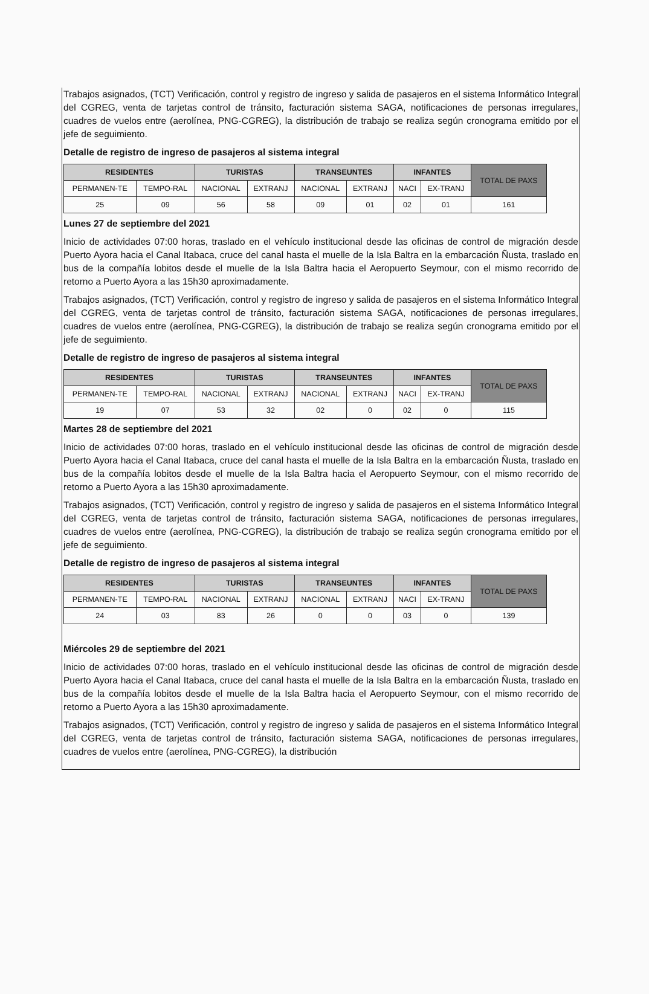Trabajos asignados, (TCT) Verificación, control y registro de ingreso y salida de pasajeros en el sistema Informático Integral del CGREG, venta de tarjetas control de tránsito, facturación sistema SAGA, notificaciones de personas irregulares, cuadres de vuelos entre (aerolínea, PNG-CGREG), la distribución de trabajo se realiza según cronograma emitido por el jefe de seguimiento.
Detalle de registro de ingreso de pasajeros al sistema integral
| RESIDENTES | | TURISTAS | | TRANSEUNTES | | INFANTES | | TOTAL DE PAXS |
| --- | --- | --- | --- | --- | --- | --- | --- | --- |
| PERMANEN-TE | TEMPO-RAL | NACIONAL | EXTRANJ | NACIONAL | EXTRANJ | NACI | EX-TRANJ | |
| 25 | 09 | 56 | 58 | 09 | 01 | 02 | 01 | 161 |
Lunes 27 de septiembre del 2021
Inicio de actividades 07:00 horas, traslado en el vehículo institucional desde las oficinas de control de migración desde Puerto Ayora hacia el Canal Itabaca, cruce del canal hasta el muelle de la Isla Baltra en la embarcación Ñusta, traslado en bus de la compañía lobitos desde el muelle de la Isla Baltra hacia el Aeropuerto Seymour, con el mismo recorrido de retorno a Puerto Ayora a las 15h30 aproximadamente.
Trabajos asignados, (TCT) Verificación, control y registro de ingreso y salida de pasajeros en el sistema Informático Integral del CGREG, venta de tarjetas control de tránsito, facturación sistema SAGA, notificaciones de personas irregulares, cuadres de vuelos entre (aerolínea, PNG-CGREG), la distribución de trabajo se realiza según cronograma emitido por el jefe de seguimiento.
Detalle de registro de ingreso de pasajeros al sistema integral
| RESIDENTES | | TURISTAS | | TRANSEUNTES | | INFANTES | | TOTAL DE PAXS |
| --- | --- | --- | --- | --- | --- | --- | --- | --- |
| PERMANEN-TE | TEMPO-RAL | NACIONAL | EXTRANJ | NACIONAL | EXTRANJ | NACI | EX-TRANJ | |
| 19 | 07 | 53 | 32 | 02 | 0 | 02 | 0 | 115 |
Martes 28 de septiembre del 2021
Inicio de actividades 07:00 horas, traslado en el vehículo institucional desde las oficinas de control de migración desde Puerto Ayora hacia el Canal Itabaca, cruce del canal hasta el muelle de la Isla Baltra en la embarcación Ñusta, traslado en bus de la compañía lobitos desde el muelle de la Isla Baltra hacia el Aeropuerto Seymour, con el mismo recorrido de retorno a Puerto Ayora a las 15h30 aproximadamente.
Trabajos asignados, (TCT) Verificación, control y registro de ingreso y salida de pasajeros en el sistema Informático Integral del CGREG, venta de tarjetas control de tránsito, facturación sistema SAGA, notificaciones de personas irregulares, cuadres de vuelos entre (aerolínea, PNG-CGREG), la distribución de trabajo se realiza según cronograma emitido por el jefe de seguimiento.
Detalle de registro de ingreso de pasajeros al sistema integral
| RESIDENTES | | TURISTAS | | TRANSEUNTES | | INFANTES | | TOTAL DE PAXS |
| --- | --- | --- | --- | --- | --- | --- | --- | --- |
| PERMANEN-TE | TEMPO-RAL | NACIONAL | EXTRANJ | NACIONAL | EXTRANJ | NACI | EX-TRANJ | |
| 24 | 03 | 83 | 26 | 0 | 0 | 03 | 0 | 139 |
Miércoles 29 de septiembre del 2021
Inicio de actividades 07:00 horas, traslado en el vehículo institucional desde las oficinas de control de migración desde Puerto Ayora hacia el Canal Itabaca, cruce del canal hasta el muelle de la Isla Baltra en la embarcación Ñusta, traslado en bus de la compañía lobitos desde el muelle de la Isla Baltra hacia el Aeropuerto Seymour, con el mismo recorrido de retorno a Puerto Ayora a las 15h30 aproximadamente.
Trabajos asignados, (TCT) Verificación, control y registro de ingreso y salida de pasajeros en el sistema Informático Integral del CGREG, venta de tarjetas control de tránsito, facturación sistema SAGA, notificaciones de personas irregulares, cuadres de vuelos entre (aerolínea, PNG-CGREG), la distribución